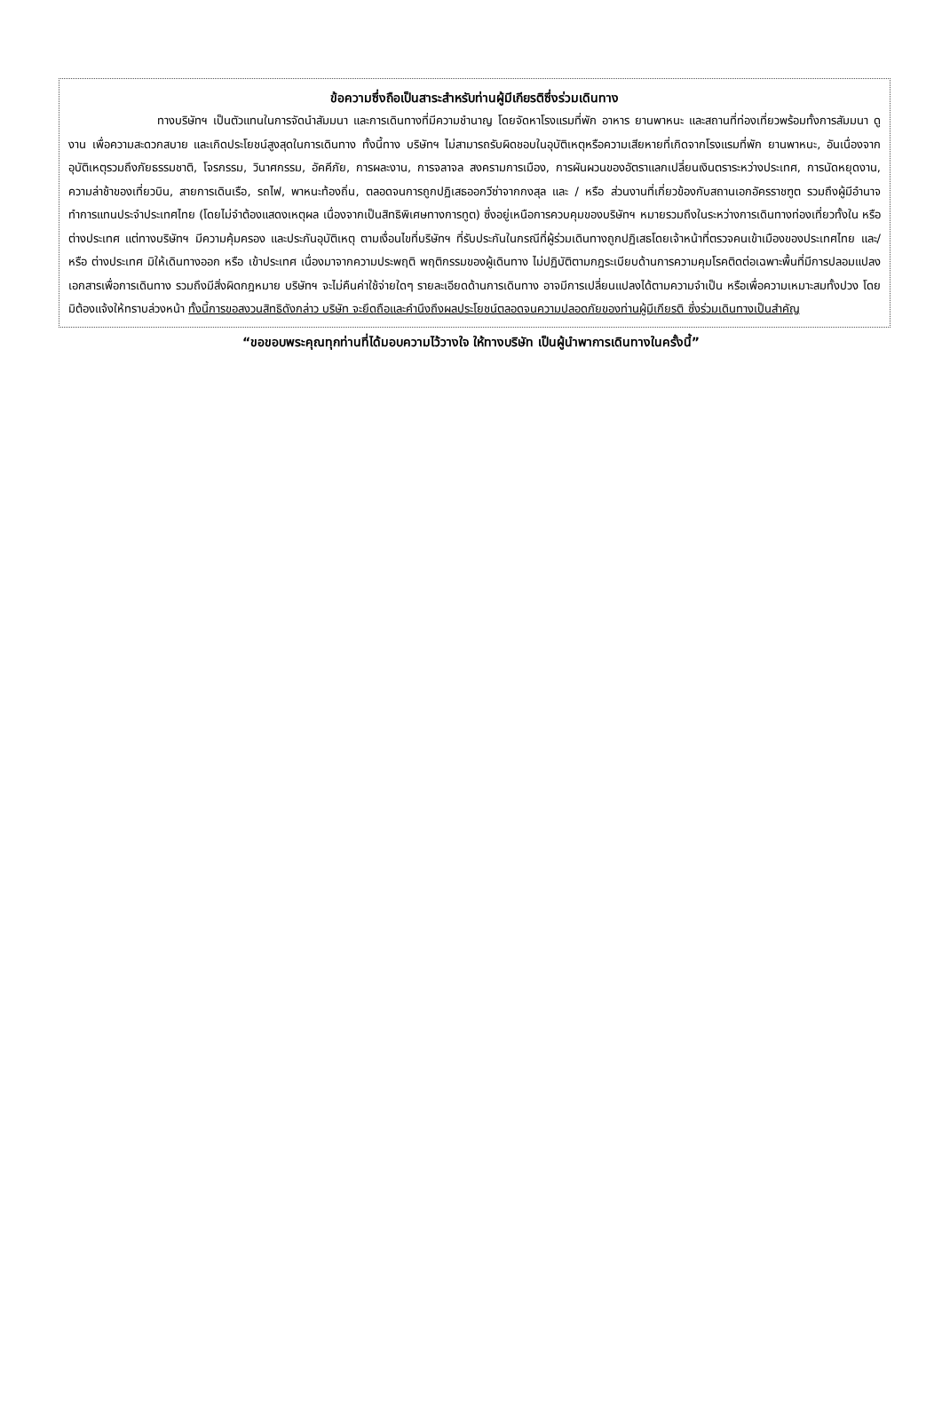ข้อความซึ่งถือเป็นสาระสำหรับท่านผู้มีเกียรติซึ่งร่วมเดินทาง
ทางบริษัทฯ เป็นตัวแทนในการจัดนำสัมมนา และการเดินทางที่มีความชำนาญ โดยจัดหาโรงแรมที่พัก อาหาร ยานพาหนะ และสถานที่ท่องเที่ยวพร้อมทั้งการสัมมนา ดูงาน เพื่อความสะดวกสบาย และเกิดประโยชน์สูงสุดในการเดินทาง ทั้งนี้ทาง บริษัทฯ ไม่สามารถรับผิดชอบในอุบัติเหตุหรือความเสียหายที่เกิดจากโรงแรมที่พัก ยานพาหนะ, อันเนื่องจากอุบัติเหตุรวมถึงภัยธรรมชาติ, โจรกรรม, วินาศกรรม, อัคคีภัย, การผละงาน, การจลาจล สงครามการเมือง, การผันผวนของอัตราแลกเปลี่ยนเงินตราระหว่างประเทศ, การนัดหยุดงาน, ความล่าช้าของเที่ยวบิน, สายการเดินเรือ, รถไฟ, พาหนะท้องถิ่น, ตลอดจนการถูกปฏิเสธออกวีซ่าจากกงสุล และ / หรือ ส่วนงานที่เกี่ยวข้องกับสถานเอกอัครราชฑูต รวมถึงผู้มีอำนาจทำการแทนประจำประเทศไทย (โดยไม่จำต้องแสดงเหตุผล เนื่องจากเป็นสิทธิพิเศษทางการทูต) ซึ่งอยู่เหนือการควบคุมของบริษัทฯ หมายรวมถึงในระหว่างการเดินทางท่องเที่ยวทั้งใน หรือ ต่างประเทศ แต่ทางบริษัทฯ มีความคุ้มครอง และประกันอุบัติเหตุ ตามเงื่อนไขที่บริษัทฯ ที่รับประกันในกรณีที่ผู้ร่วมเดินทางถูกปฏิเสธโดยเจ้าหน้าที่ตรวจคนเข้าเมืองของประเทศไทย และ/หรือ ต่างประเทศ มิให้เดินทางออก หรือ เข้าประเทศ เนื่องมาจากความประพฤติ พฤติกรรมของผู้เดินทาง ไม่ปฏิบัติตามกฎระเบียบด้านการความคุมโรคติดต่อเฉพาะพื้นที่มีการปลอมแปลงเอกสารเพื่อการเดินทาง รวมถึงมีสิ่งผิดกฎหมาย บริษัทฯ จะไม่คืนค่าใช้จ่ายใดๆ รายละเอียดด้านการเดินทาง อาจมีการเปลี่ยนแปลงได้ตามความจำเป็น หรือเพื่อความเหมาะสมทั้งปวง โดยมิต้องแจ้งให้ทราบล่วงหน้า ทั้งนี้การขอสงวนสิทธิดังกล่าว บริษัท จะยึดถือและคำนึงถึงผลประโยชน์ตลอดจนความปลอดภัยของท่านผู้มีเกียรติ ซึ่งร่วมเดินทางเป็นสำคัญ
“ขอขอบพระคุณทุกท่านที่ได้มอบความไว้วางใจ ให้ทางบริษัท เป็นผู้นำพาการเดินทางในครั้งนี้”